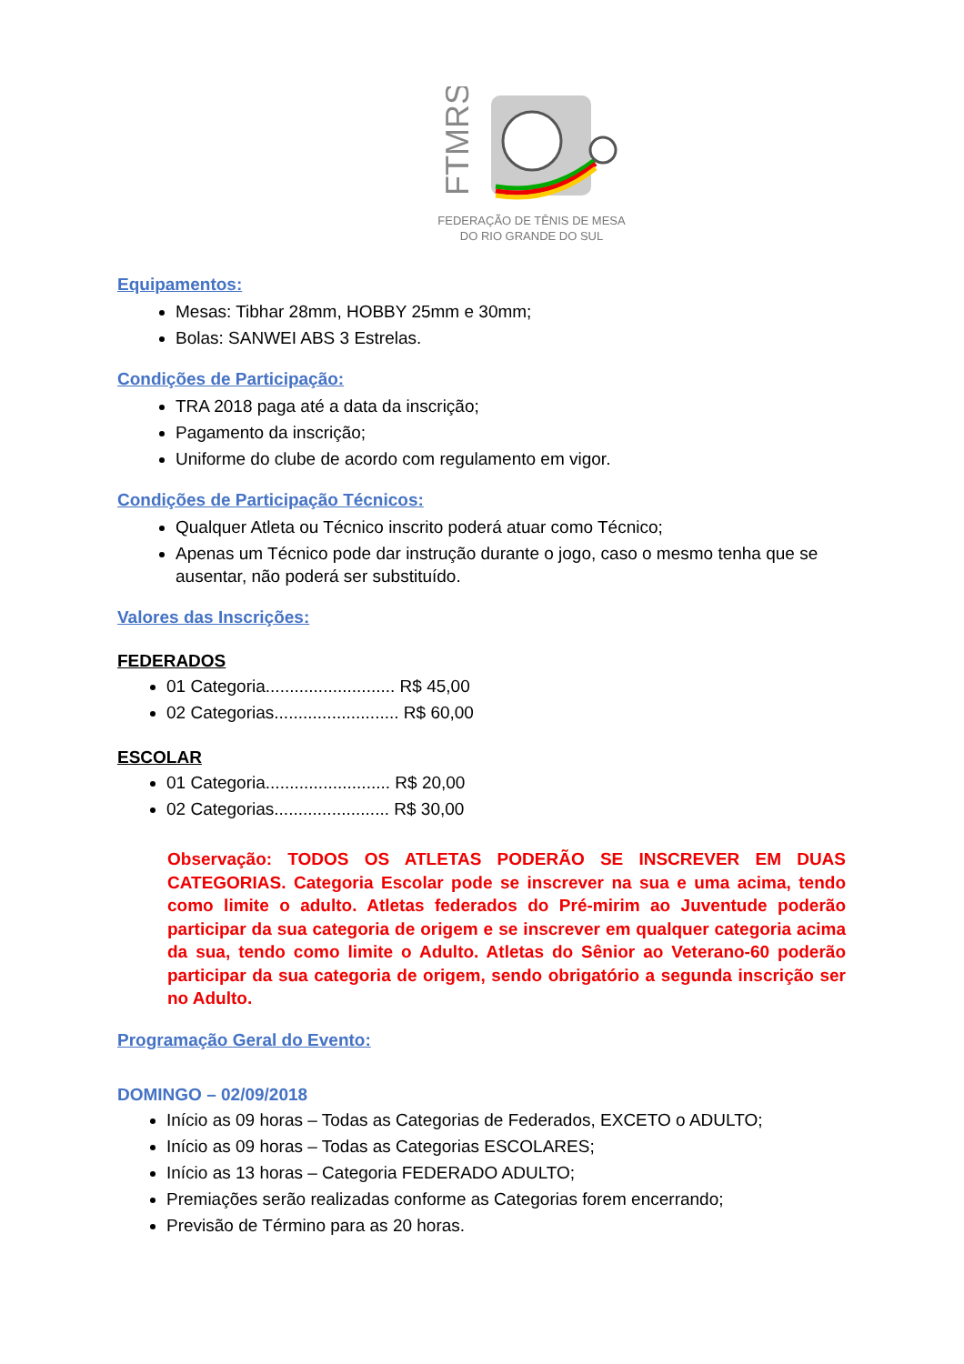FTMRS
FEDERAÇÃO DE TÊNIS DE MESA
DO RIO GRANDE DO SUL
Equipamentos:
Mesas: Tibhar 28mm, HOBBY 25mm e 30mm;
Bolas: SANWEI ABS 3 Estrelas.
Condições de Participação:
TRA 2018 paga até a data da inscrição;
Pagamento da inscrição;
Uniforme do clube de acordo com regulamento em vigor.
Condições de Participação Técnicos:
Qualquer Atleta ou Técnico inscrito poderá atuar como Técnico;
Apenas um Técnico pode dar instrução durante o jogo, caso o mesmo tenha que se ausentar, não poderá ser substituído.
Valores das Inscrições:
FEDERADOS
01 Categoria........................... R$ 45,00
02 Categorias.......................... R$ 60,00
ESCOLAR
01 Categoria.......................... R$ 20,00
02 Categorias........................ R$ 30,00
Observação: TODOS OS ATLETAS PODERÃO SE INSCREVER EM DUAS CATEGORIAS. Categoria Escolar pode se inscrever na sua e uma acima, tendo como limite o adulto. Atletas federados do Pré-mirim ao Juventude poderão participar da sua categoria de origem e se inscrever em qualquer categoria acima da sua, tendo como limite o Adulto. Atletas do Sênior ao Veterano-60 poderão participar da sua categoria de origem, sendo obrigatório a segunda inscrição ser no Adulto.
Programação Geral do Evento:
DOMINGO – 02/09/2018
Início as 09 horas – Todas as Categorias de Federados, EXCETO o ADULTO;
Início as 09 horas – Todas as Categorias ESCOLARES;
Início as 13 horas – Categoria FEDERADO ADULTO;
Premiações serão realizadas conforme as Categorias forem encerrando;
Previsão de Término para as 20 horas.